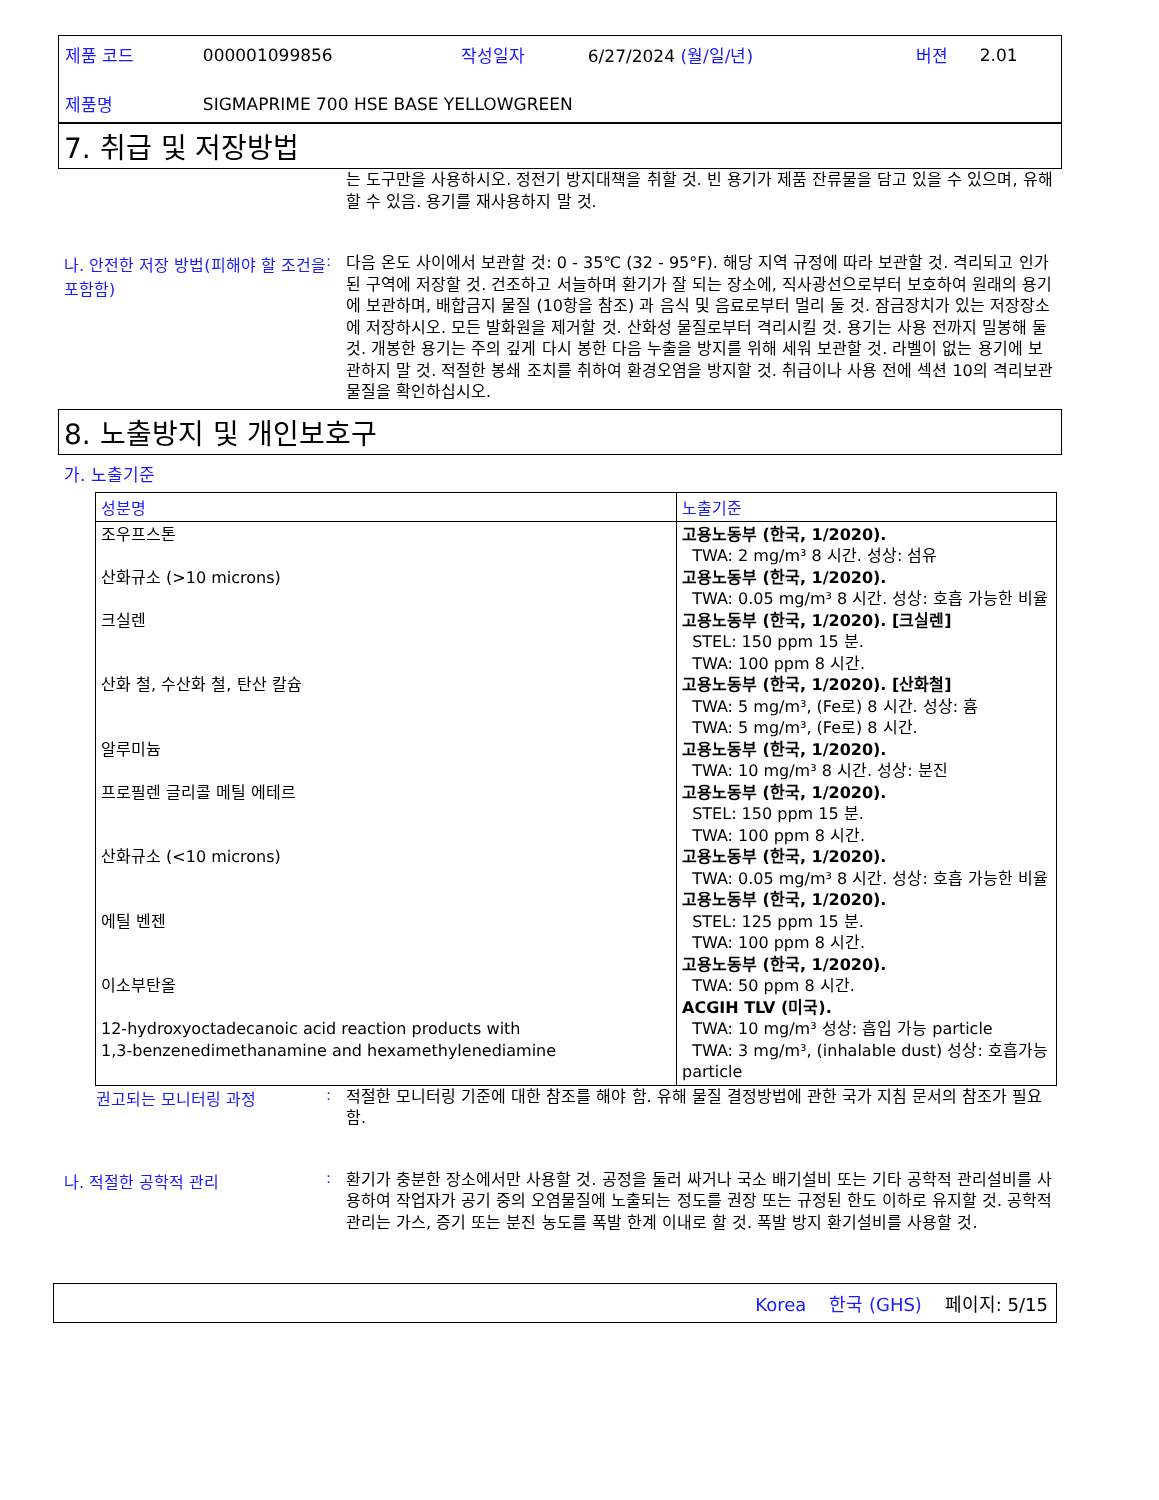| 제품 코드 | 000001099856 | 작성일자 | 6/27/2024 (월/일/년) | 버젼 | 2.01 |
| 제품명 | SIGMAPRIME 700 HSE BASE YELLOWGREEN | | | | |
7. 취급 및 저장방법
는 도구만을 사용하시오. 정전기 방지대책을 취할 것. 빈 용기가 제품 잔류물을 담고 있을 수 있으며, 유해할 수 있음. 용기를 재사용하지 말 것.
나. 안전한 저장 방법(피해야 할 조건을 포함함)
:
다음 온도 사이에서 보관할 것: 0 - 35℃ (32 - 95°F). 해당 지역 규정에 따라 보관할 것. 격리되고 인가된 구역에 저장할 것. 건조하고 서늘하며 환기가 잘 되는 장소에, 직사광선으로부터 보호하여 원래의 용기에 보관하며, 배합금지 물질 (10항을 참조) 과 음식 및 음료로부터 멀리 둘 것. 잠금장치가 있는 저장장소에 저장하시오. 모든 발화원을 제거할 것. 산화성 물질로부터 격리시킬 것. 용기는 사용 전까지 밀봉해 둘 것. 개봉한 용기는 주의 깊게 다시 봉한 다음 누출을 방지를 위해 세워 보관할 것. 라벨이 없는 용기에 보관하지 말 것. 적절한 봉쇄 조치를 취하여 환경오염을 방지할 것. 취급이나 사용 전에 섹션 10의 격리보관 물질을 확인하십시오.
8. 노출방지 및 개인보호구
가. 노출기준
| 성분명 | 노출기준 |
| --- | --- |
| 조우프스톤 산화규소 (>10 microns) 크실렌 산화 철, 수산화 철, 탄산 칼슘 알루미늄 프로필렌 글리콜 메틸 에테르 산화규소 (<10 microns) 에틸 벤젠 이소부탄올 12-hydroxyoctadecanoic acid reaction products with 1,3-benzenedimethanamine and hexamethylenediamine | 고용노동부 (한국, 1/2020). TWA: 2 mg/m³ 8 시간. 성상: 섬유 고용노동부 (한국, 1/2020). TWA: 0.05 mg/m³ 8 시간. 성상: 호흡 가능한 비율 고용노동부 (한국, 1/2020). [크실렌] STEL: 150 ppm 15 분. TWA: 100 ppm 8 시간. 고용노동부 (한국, 1/2020). [산화철] TWA: 5 mg/m³, (Fe로) 8 시간. 성상: 흄 TWA: 5 mg/m³, (Fe로) 8 시간. 고용노동부 (한국, 1/2020). TWA: 10 mg/m³ 8 시간. 성상: 분진 고용노동부 (한국, 1/2020). STEL: 150 ppm 15 분. TWA: 100 ppm 8 시간. 고용노동부 (한국, 1/2020). TWA: 0.05 mg/m³ 8 시간. 성상: 호흡 가능한 비율 고용노동부 (한국, 1/2020). STEL: 125 ppm 15 분. TWA: 100 ppm 8 시간. 고용노동부 (한국, 1/2020). TWA: 50 ppm 8 시간. ACGIH TLV (미국). TWA: 10 mg/m³ 성상: 흡입 가능 particle TWA: 3 mg/m³, (inhalable dust) 성상: 호흡가능 particle |
권고되는 모니터링 과정 :
적절한 모니터링 기준에 대한 참조를 해야 함. 유해 물질 결정방법에 관한 국가 지침 문서의 참조가 필요함.
나. 적절한 공학적 관리 :
환기가 충분한 장소에서만 사용할 것. 공정을 둘러 싸거나 국소 배기설비 또는 기타 공학적 관리설비를 사용하여 작업자가 공기 중의 오염물질에 노출되는 정도를 권장 또는 규정된 한도 이하로 유지할 것. 공학적 관리는 가스, 증기 또는 분진 농도를 폭발 한계 이내로 할 것. 폭발 방지 환기설비를 사용할 것.
Korea 한국 (GHS) 페이지: 5/15